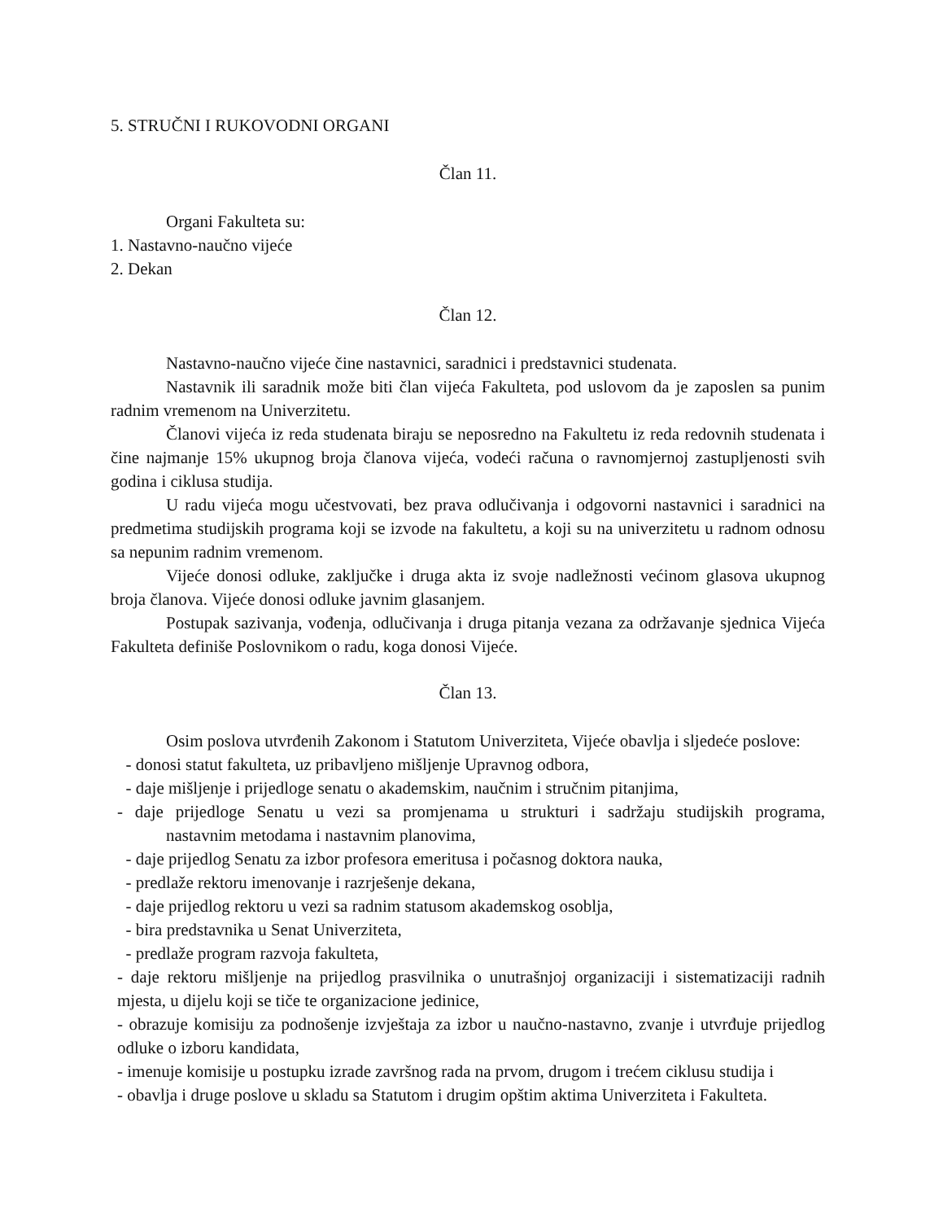5. STRUČNI I RUKOVODNI ORGANI
Član 11.
Organi Fakulteta su:
1. Nastavno-naučno vijeće
2. Dekan
Član 12.
Nastavno-naučno vijeće čine nastavnici, saradnici i predstavnici studenata.
Nastavnik ili saradnik može biti član vijeća Fakulteta, pod uslovom da je zaposlen sa punim radnim vremenom na Univerzitetu.
Članovi vijeća iz reda studenata biraju se neposredno na Fakultetu iz reda redovnih studenata i čine najmanje 15% ukupnog broja članova vijeća, vodeći računa o ravnomjernoj zastupljenosti svih godina i ciklusa studija.
U radu vijeća mogu učestvovati, bez prava odlučivanja i odgovorni nastavnici i saradnici na predmetima studijskih programa koji se izvode na fakultetu, a koji su na univerzitetu u radnom odnosu sa nepunim radnim vremenom.
Vijeće donosi odluke, zaključke i druga akta iz svoje nadležnosti većinom glasova ukupnog broja članova. Vijeće donosi odluke javnim glasanjem.
Postupak sazivanja, vođenja, odlučivanja i druga pitanja vezana za održavanje sjednica Vijeća Fakulteta definiše Poslovnikom o radu, koga donosi Vijeće.
Član 13.
Osim poslova utvrđenih Zakonom i Statutom Univerziteta, Vijeće obavlja i sljedeće poslove:
- donosi statut fakulteta, uz pribavljeno mišljenje Upravnog odbora,
- daje mišljenje i prijedloge senatu o akademskim, naučnim i stručnim pitanjima,
- daje prijedloge Senatu u vezi sa promjenama u strukturi i sadržaju studijskih programa, nastavnim metodama i nastavnim planovima,
- daje prijedlog Senatu za izbor profesora emeritusa i počasnog doktora nauka,
- predlaže rektoru imenovanje i razrješenje dekana,
- daje prijedlog rektoru u vezi sa radnim statusom akademskog osoblja,
- bira predstavnika u Senat Univerziteta,
- predlaže program razvoja fakulteta,
- daje rektoru mišljenje na prijedlog prasvilnika o unutrašnjoj organizaciji i sistematizaciji radnih mjesta, u dijelu koji se tiče te organizacione jedinice,
- obrazuje komisiju za podnošenje izvještaja za izbor u naučno-nastavno, zvanje i utvrđuje prijedlog odluke o izboru kandidata,
- imenuje komisije u postupku izrade završnog rada na prvom, drugom i trećem ciklusu studija i
- obavlja i druge poslove u skladu sa Statutom i drugim opštim aktima Univerziteta i Fakulteta.